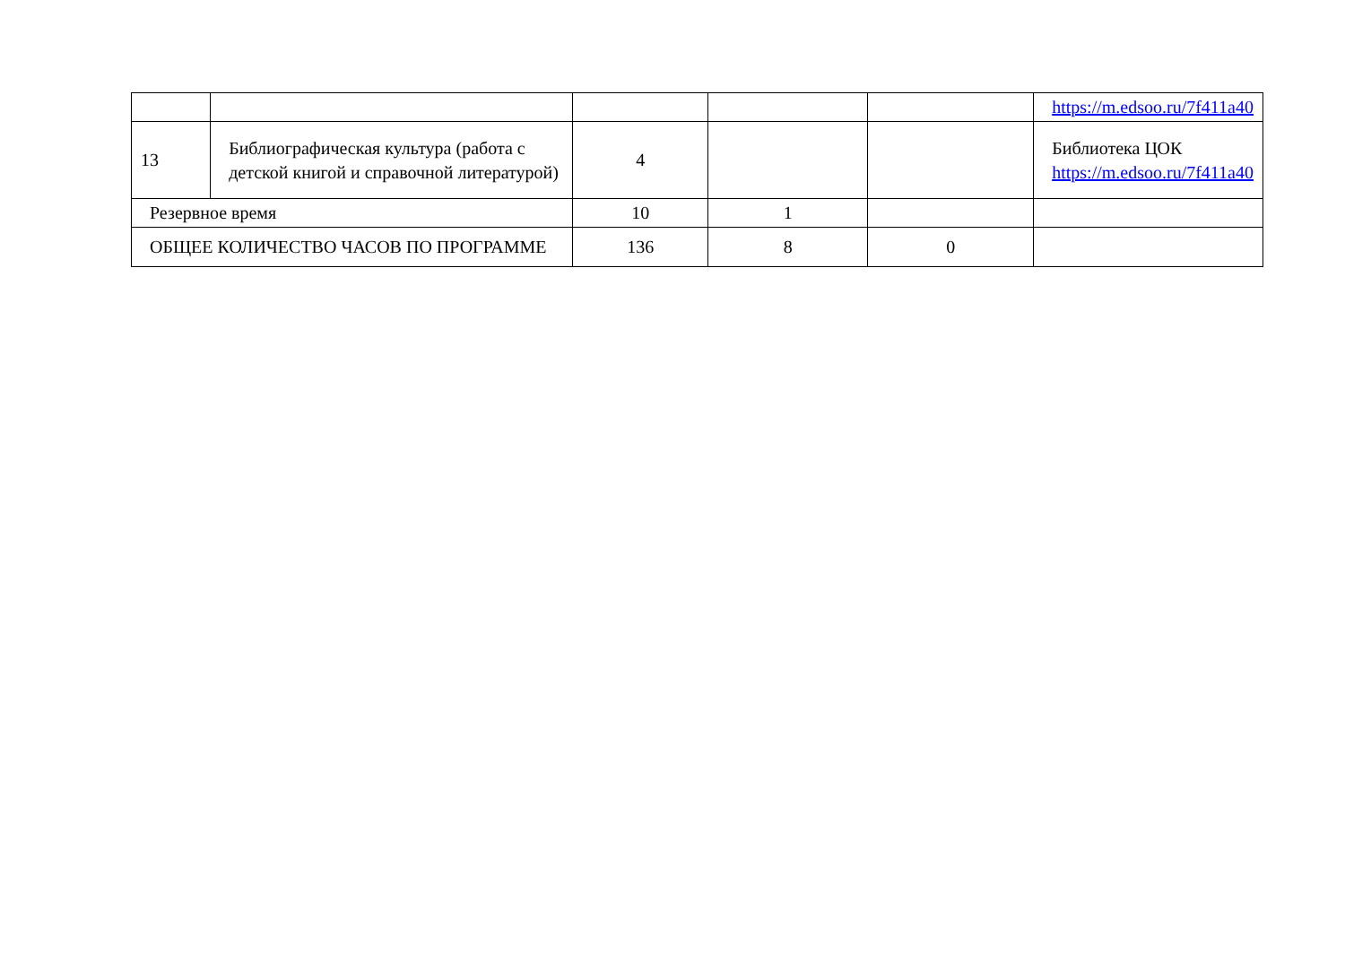| | | | | | https://m.edsoo.ru/7f411a40 |
| 13 | Библиографическая культура (работа с детской книгой и справочной литературой) | 4 | | | Библиотека ЦОК https://m.edsoo.ru/7f411a40 |
| Резервное время | | 10 | 1 | | |
| ОБЩЕЕ КОЛИЧЕСТВО ЧАСОВ ПО ПРОГРАММЕ | | 136 | 8 | 0 | |